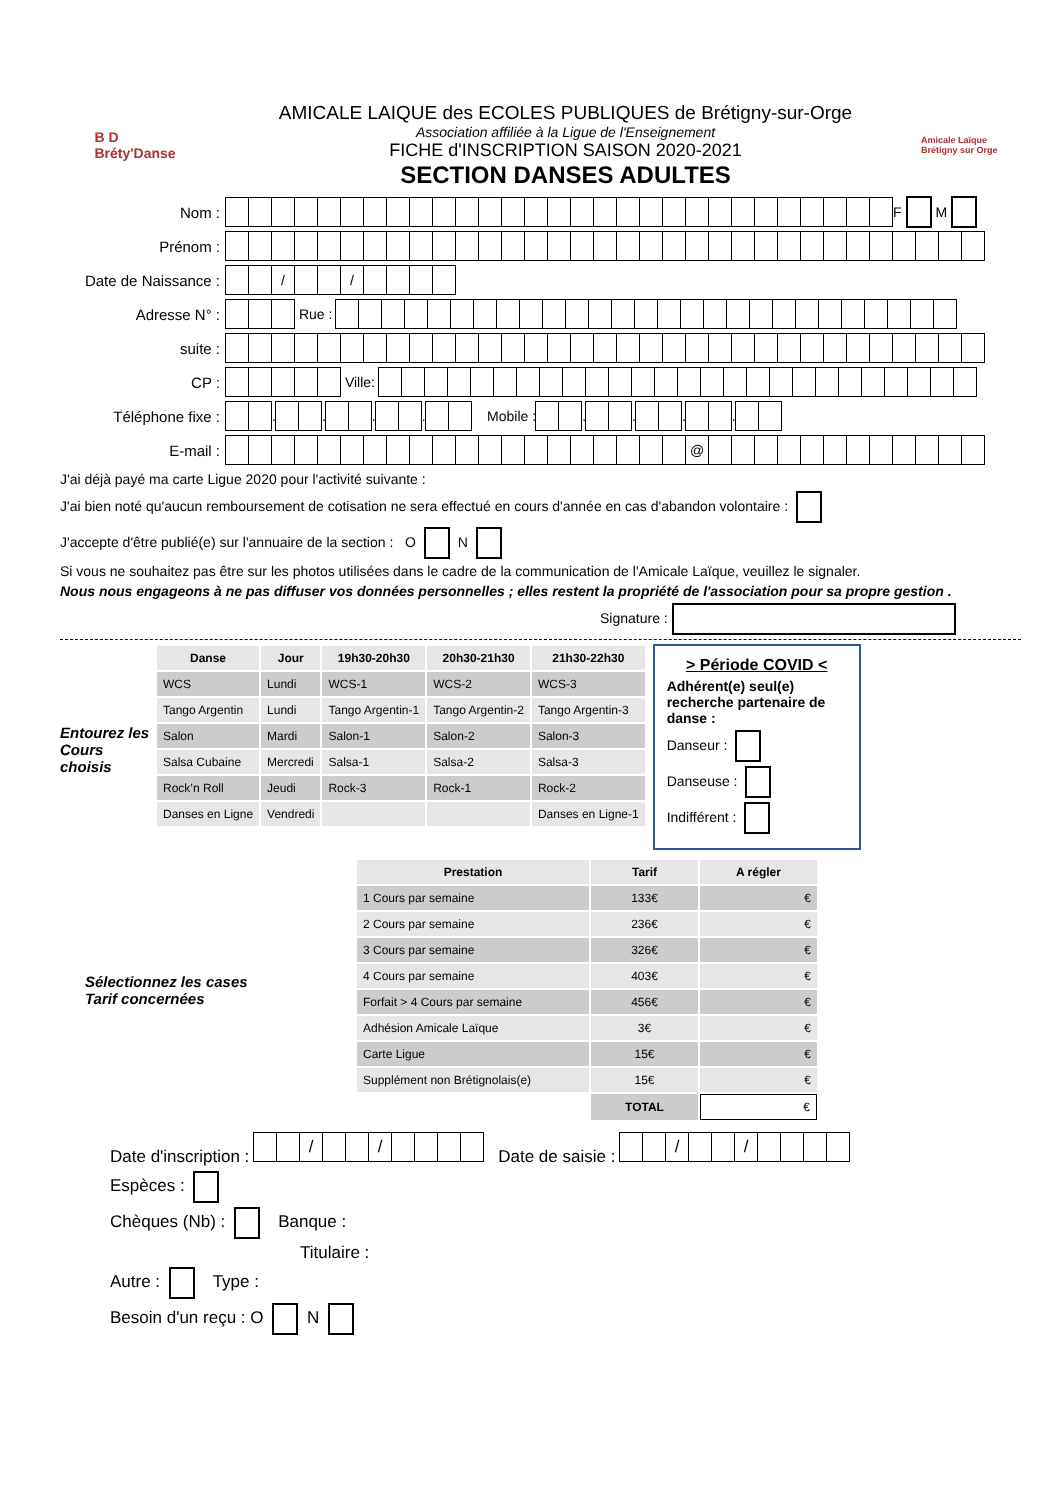B D
Bréty'Danse
AMICALE LAIQUE des ECOLES PUBLIQUES de Brétigny-sur-Orge
Association affiliée à la Ligue de l'Enseignement
FICHE d'INSCRIPTION SAISON 2020-2021
SECTION DANSES ADULTES
Amicale Laïque Brétigny sur Orge
Nom : F M
Prénom :
Date de Naissance : / /
Adresse N° : Rue :
suite :
CP : Ville:
Téléphone fixe : . . . . Mobile : . . . .
E-mail : @
J'ai déjà payé ma carte Ligue 2020 pour l'activité suivante :
J'ai bien noté qu'aucun remboursement de cotisation ne sera effectué en cours d'année en cas d'abandon volontaire :
J'accepte d'être publié(e) sur l'annuaire de la section : O N
Si vous ne souhaitez pas être sur les photos utilisées dans le cadre de la communication de l'Amicale Laïque, veuillez le signaler.
Nous nous engageons à ne pas diffuser vos données personnelles ; elles restent la propriété de l'association pour sa propre gestion .
Signature :
Entourez les
Cours choisis
| Danse | Jour | 19h30-20h30 | 20h30-21h30 | 21h30-22h30 |
| --- | --- | --- | --- | --- |
| WCS | Lundi | WCS-1 | WCS-2 | WCS-3 |
| Tango Argentin | Lundi | Tango Argentin-1 | Tango Argentin-2 | Tango Argentin-3 |
| Salon | Mardi | Salon-1 | Salon-2 | Salon-3 |
| Salsa Cubaine | Mercredi | Salsa-1 | Salsa-2 | Salsa-3 |
| Rock’n Roll | Jeudi | Rock-3 | Rock-1 | Rock-2 |
| Danses en Ligne | Vendredi | | | Danses en Ligne-1 |
> Période COVID <
Adhérent(e) seul(e) recherche partenaire de danse :
Danseur :
Danseuse :
Indifférent :
Sélectionnez les cases
Tarif concernées
| Prestation | Tarif | A régler |
| --- | --- | --- |
| 1 Cours par semaine | 133€ | € |
| 2 Cours par semaine | 236€ | € |
| 3 Cours par semaine | 326€ | € |
| 4 Cours par semaine | 403€ | € |
| Forfait > 4 Cours par semaine | 456€ | € |
| Adhésion Amicale Laïque | 3€ | € |
| Carte Ligue | 15€ | € |
| Supplément non Brétignolais(e) | 15€ | € |
| | TOTAL | € |
Date d'inscription : / / Date de saisie : / /
Espèces :
Chèques (Nb) : Banque :
Titulaire :
Autre : Type :
Besoin d'un reçu : O N